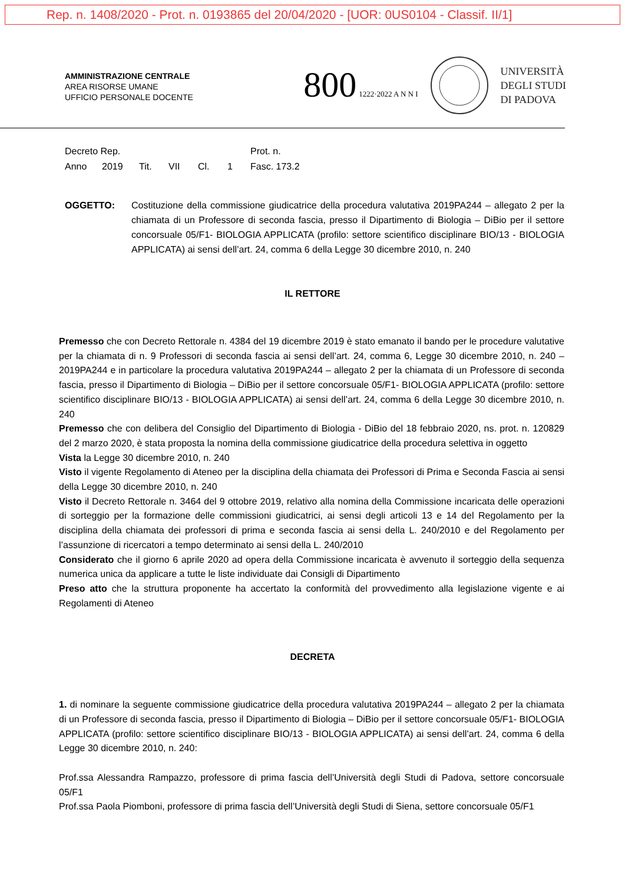Rep. n. 1408/2020 - Prot. n. 0193865 del 20/04/2020 - [UOR: 0US0104 - Classif. II/1]
AMMINISTRAZIONE CENTRALE
AREA RISORSE UMANE
UFFICIO PERSONALE DOCENTE
800 1222·2022 A N N I
UNIVERSITÀ
DEGLI STUDI
DI PADOVA
Decreto Rep. Prot. n.
Anno 2019 Tit. VII Cl. 1 Fasc. 173.2
OGGETTO: Costituzione della commissione giudicatrice della procedura valutativa 2019PA244 – allegato 2 per la chiamata di un Professore di seconda fascia, presso il Dipartimento di Biologia – DiBio per il settore concorsuale 05/F1- BIOLOGIA APPLICATA (profilo: settore scientifico disciplinare BIO/13 - BIOLOGIA APPLICATA) ai sensi dell’art. 24, comma 6 della Legge 30 dicembre 2010, n. 240
IL RETTORE
Premesso che con Decreto Rettorale n. 4384 del 19 dicembre 2019 è stato emanato il bando per le procedure valutative per la chiamata di n. 9 Professori di seconda fascia ai sensi dell’art. 24, comma 6, Legge 30 dicembre 2010, n. 240 – 2019PA244 e in particolare la procedura valutativa 2019PA244 – allegato 2 per la chiamata di un Professore di seconda fascia, presso il Dipartimento di Biologia – DiBio per il settore concorsuale 05/F1- BIOLOGIA APPLICATA (profilo: settore scientifico disciplinare BIO/13 - BIOLOGIA APPLICATA) ai sensi dell’art. 24, comma 6 della Legge 30 dicembre 2010, n. 240
Premesso che con delibera del Consiglio del Dipartimento di Biologia - DiBio del 18 febbraio 2020, ns. prot. n. 120829 del 2 marzo 2020, è stata proposta la nomina della commissione giudicatrice della procedura selettiva in oggetto
Vista la Legge 30 dicembre 2010, n. 240
Visto il vigente Regolamento di Ateneo per la disciplina della chiamata dei Professori di Prima e Seconda Fascia ai sensi della Legge 30 dicembre 2010, n. 240
Visto il Decreto Rettorale n. 3464 del 9 ottobre 2019, relativo alla nomina della Commissione incaricata delle operazioni di sorteggio per la formazione delle commissioni giudicatrici, ai sensi degli articoli 13 e 14 del Regolamento per la disciplina della chiamata dei professori di prima e seconda fascia ai sensi della L. 240/2010 e del Regolamento per l’assunzione di ricercatori a tempo determinato ai sensi della L. 240/2010
Considerato che il giorno 6 aprile 2020 ad opera della Commissione incaricata è avvenuto il sorteggio della sequenza numerica unica da applicare a tutte le liste individuate dai Consigli di Dipartimento
Preso atto che la struttura proponente ha accertato la conformità del provvedimento alla legislazione vigente e ai Regolamenti di Ateneo
DECRETA
1. di nominare la seguente commissione giudicatrice della procedura valutativa 2019PA244 – allegato 2 per la chiamata di un Professore di seconda fascia, presso il Dipartimento di Biologia – DiBio per il settore concorsuale 05/F1- BIOLOGIA APPLICATA (profilo: settore scientifico disciplinare BIO/13 - BIOLOGIA APPLICATA) ai sensi dell’art. 24, comma 6 della Legge 30 dicembre 2010, n. 240:
Prof.ssa Alessandra Rampazzo, professore di prima fascia dell’Università degli Studi di Padova, settore concorsuale 05/F1
Prof.ssa Paola Piomboni, professore di prima fascia dell’Università degli Studi di Siena, settore concorsuale 05/F1